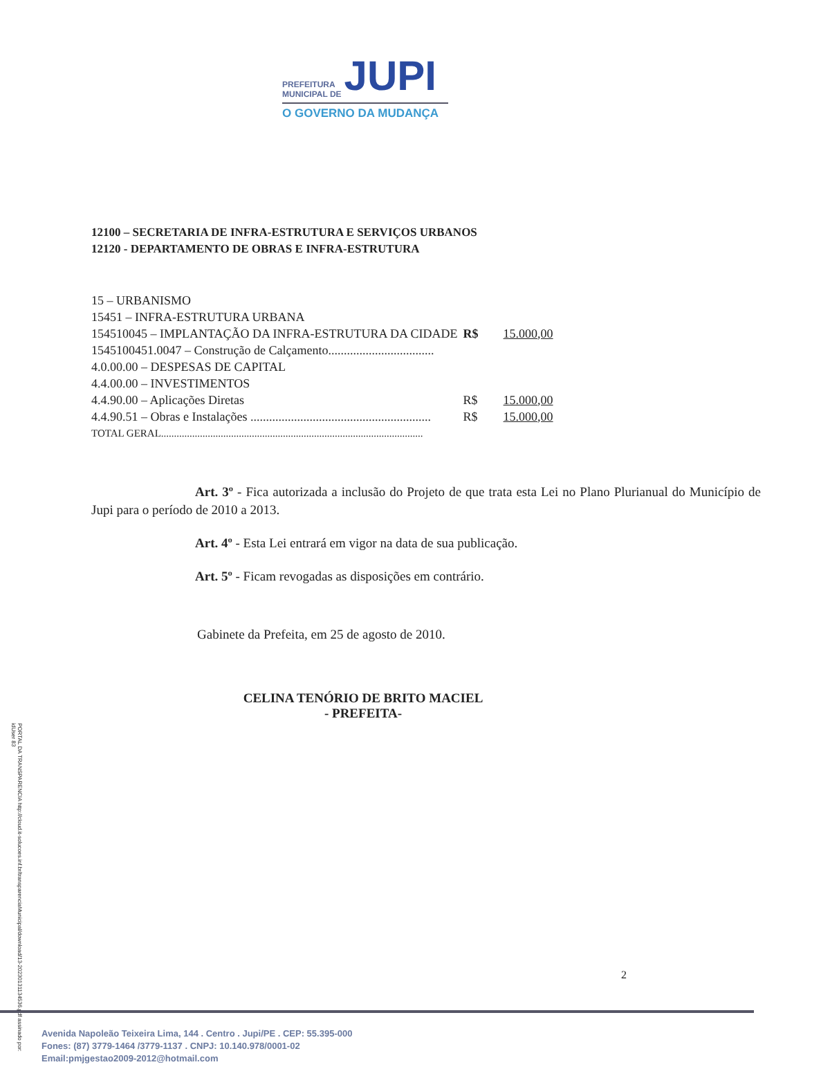PREFEITURA
MUNICIPAL DE JUPI
O GOVERNO DA MUDANÇA
12100 – SECRETARIA DE INFRA-ESTRUTURA E SERVIÇOS URBANOS
12120 - DEPARTAMENTO DE OBRAS E INFRA-ESTRUTURA
| 15 – URBANISMO | | |
| 15451 – INFRA-ESTRUTURA URBANA | | |
| 154510045 – IMPLANTAÇÃO DA INFRA-ESTRUTURA DA CIDADE | R$ | 15.000,00 |
| 1545100451.0047 – Construção de Calçamento.................................. | | |
| 4.0.00.00 – DESPESAS DE CAPITAL | | |
| 4.4.00.00 – INVESTIMENTOS | | |
| 4.4.90.00 – Aplicações Diretas | R$ | 15.000,00 |
| 4.4.90.51 – Obras e Instalações .......................................................... | R$ | 15.000,00 |
| TOTAL GERAL..................................................................................................... | | |
Art. 3º - Fica autorizada a inclusão do Projeto de que trata esta Lei no Plano Plurianual do Município de Jupi para o período de 2010 a 2013.
Art. 4º - Esta Lei entrará em vigor na data de sua publicação.
Art. 5º - Ficam revogadas as disposições em contrário.
Gabinete da Prefeita, em 25 de agosto de 2010.
CELINA TENÓRIO DE BRITO MACIEL
- PREFEITA-
PORTAL DA TRANSPARENCIA http://cloud.it-solucoes.inf.br/transparenciaMunicipal/download/13-20230131134536.pdf assinado por: idUser 83
2
Avenida Napoleão Teixeira Lima, 144 . Centro . Jupi/PE . CEP: 55.395-000
Fones: (87) 3779-1464 /3779-1137 . CNPJ: 10.140.978/0001-02
Email:pmjgestao2009-2012@hotmail.com